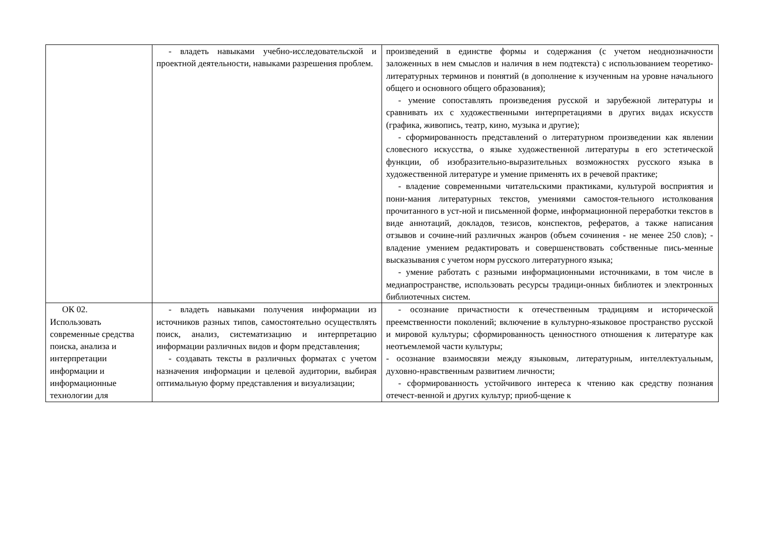| | - владеть навыками учебно-исследовательской и проектной деятельности, навыками разрешения проблем. | произведений в единстве формы и содержания (с учетом неоднозначности заложенных в нем смыслов и наличия в нем подтекста) с использованием теоретико-литературных терминов и понятий (в дополнение к изученным на уровне начального общего и основного общего образования); - умение сопоставлять произведения русской и зарубежной литературы и сравнивать их с художественными интерпретациями в других видах искусств (графика, живопись, театр, кино, музыка и другие); - сформированность представлений о литературном произведении как явлении словесного искусства, о языке художественной литературы в его эстетической функции, об изобразительно-выразительных возможностях русского языка в художественной литературе и умение применять их в речевой практике; - владение современными читательскими практиками, культурой восприятия и пони-мания литературных текстов, умениями самостоя-тельного истолкования прочитанного в уст-ной и письменной форме, информационной переработки текстов в виде аннотаций, докладов, тезисов, конспектов, рефератов, а также написания отзывов и сочине-ний различных жанров (объем сочинения - не менее 250 слов); - владение умением редактировать и совершенствовать собственные пись-менные высказывания с учетом норм русского литературного языка; - умение работать с разными информационными источниками, в том числе в медиапространстве, использовать ресурсы традици-онных библиотек и электронных библиотечных систем. |
| ОК 02. Использовать современные средства поиска, анализа и интерпретации информации и информационные технологии для | - владеть навыками получения информации из источников разных типов, самостоятельно осуществлять поиск, анализ, систематизацию и интерпретацию информации различных видов и форм представления; - создавать тексты в различных форматах с учетом назначения информации и целевой аудитории, выбирая оптимальную форму представления и визуализации; | - осознание причастности к отечественным традициям и исторической преемственности поколений; включение в культурно-языковое пространство русской и мировой культуры; сформированность ценностного отношения к литературе как неотъемлемой части культуры; - осознание взаимосвязи между языковым, литературным, интеллектуальным, духовно-нравственным развитием личности; - сформированность устойчивого интереса к чтению как средству познания отечест-венной и других культур; приоб-щение к |